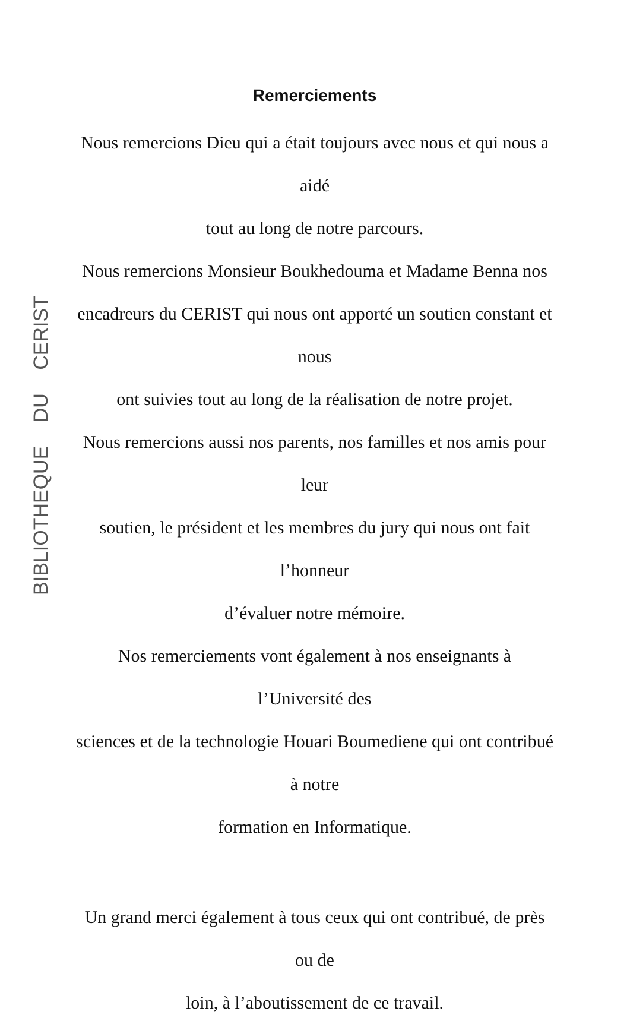BIBLIOTHEQUE DU CERIST
Remerciements
Nous remercions Dieu qui a était toujours avec nous et qui nous a aidé
tout au long de notre parcours.
Nous remercions Monsieur Boukhedouma et Madame Benna nos
encadreurs du CERIST qui nous ont apporté un soutien constant et nous
ont suivies tout au long de la réalisation de notre projet.
Nous remercions aussi nos parents, nos familles et nos amis pour leur
soutien, le président et les membres du jury qui nous ont fait l’honneur
d’évaluer notre mémoire.
Nos remerciements vont également à nos enseignants à l’Université des
sciences et de la technologie Houari Boumediene qui ont contribué à notre
formation en Informatique.
Un grand merci également à tous ceux qui ont contribué, de près ou de
loin, à l’aboutissement de ce travail.